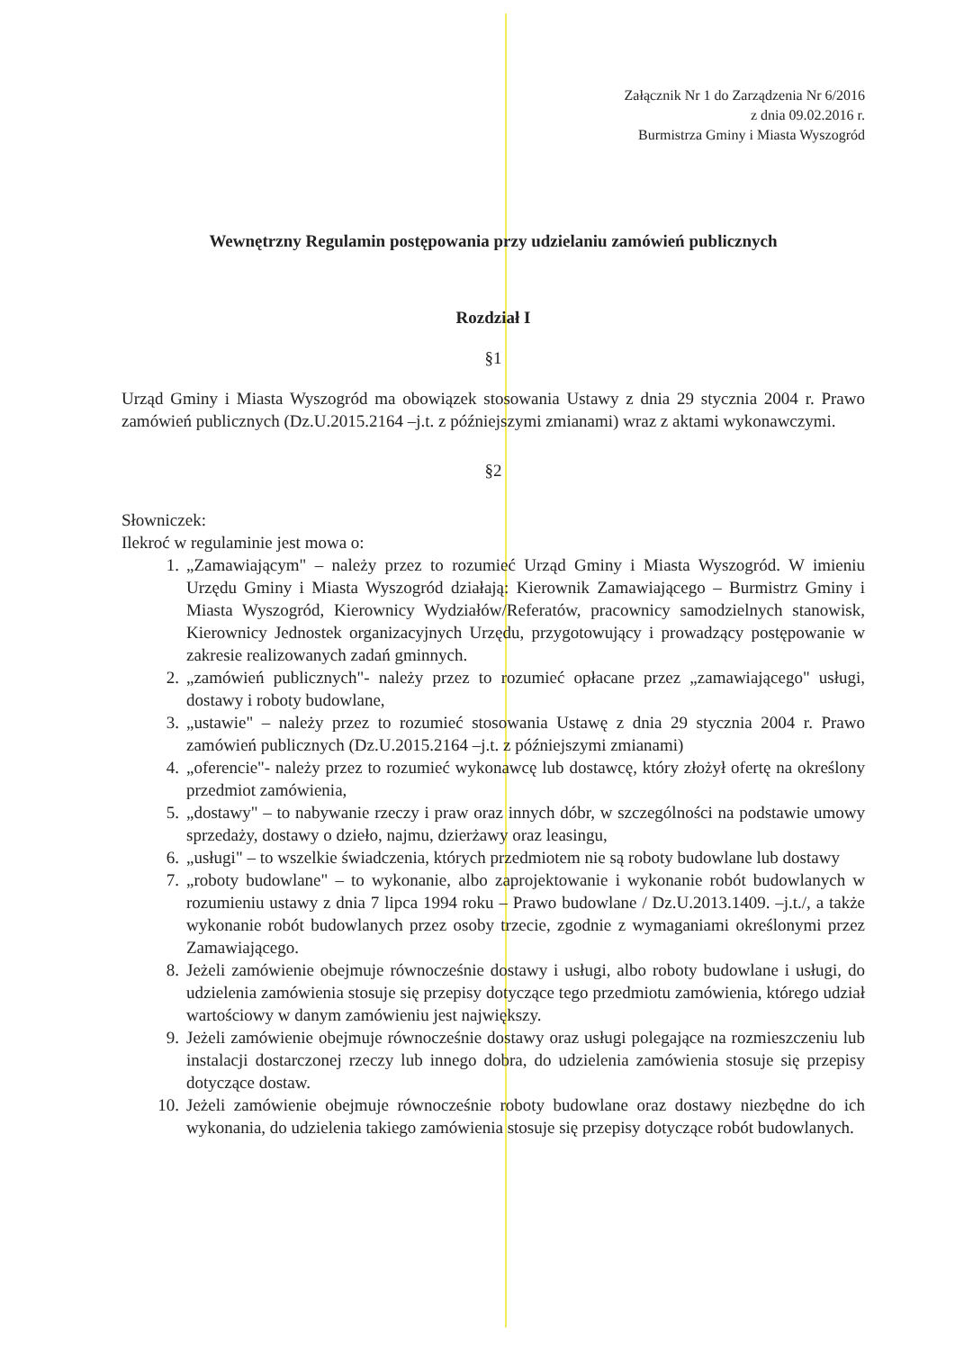Załącznik Nr 1 do Zarządzenia Nr 6/2016
z dnia 09.02.2016 r.
Burmistrza Gminy i Miasta Wyszogród
Wewnętrzny Regulamin postępowania przy udzielaniu zamówień publicznych
Rozdział I
§1
Urząd Gminy i Miasta Wyszogród ma obowiązek stosowania Ustawy z dnia 29 stycznia 2004 r. Prawo zamówień publicznych (Dz.U.2015.2164 –j.t. z późniejszymi zmianami) wraz z aktami wykonawczymi.
§2
Słowniczek:
Ilekroć w regulaminie jest mowa o:
1. „Zamawiającym" – należy przez to rozumieć Urząd Gminy i Miasta Wyszogród. W imieniu Urzędu Gminy i Miasta Wyszogród działają: Kierownik Zamawiającego – Burmistrz Gminy i Miasta Wyszogród, Kierownicy Wydziałów/Referatów, pracownicy samodzielnych stanowisk, Kierownicy Jednostek organizacyjnych Urzędu, przygotowujący i prowadzący postępowanie w zakresie realizowanych zadań gminnych.
2. „zamówień publicznych"- należy przez to rozumieć opłacane przez „zamawiającego" usługi, dostawy i roboty budowlane,
3. „ustawie" – należy przez to rozumieć stosowania Ustawę z dnia 29 stycznia 2004 r. Prawo zamówień publicznych (Dz.U.2015.2164 –j.t. z późniejszymi zmianami)
4. „oferencie"- należy przez to rozumieć wykonawcę lub dostawcę, który złożył ofertę na określony przedmiot zamówienia,
5. „dostawy" – to nabywanie rzeczy i praw oraz innych dóbr, w szczególności na podstawie umowy sprzedaży, dostawy o dzieło, najmu, dzierżawy oraz leasingu,
6. „usługi" – to wszelkie świadczenia, których przedmiotem nie są roboty budowlane lub dostawy
7. „roboty budowlane" – to wykonanie, albo zaprojektowanie i wykonanie robót budowlanych w rozumieniu ustawy z dnia 7 lipca 1994 roku – Prawo budowlane / Dz.U.2013.1409. –j.t./, a także wykonanie robót budowlanych przez osoby trzecie, zgodnie z wymaganiami określonymi przez Zamawiającego.
8. Jeżeli zamówienie obejmuje równocześnie dostawy i usługi, albo roboty budowlane i usługi, do udzielenia zamówienia stosuje się przepisy dotyczące tego przedmiotu zamówienia, którego udział wartościowy w danym zamówieniu jest największy.
9. Jeżeli zamówienie obejmuje równocześnie dostawy oraz usługi polegające na rozmieszczeniu lub instalacji dostarczonej rzeczy lub innego dobra, do udzielenia zamówienia stosuje się przepisy dotyczące dostaw.
10. Jeżeli zamówienie obejmuje równocześnie roboty budowlane oraz dostawy niezbędne do ich wykonania, do udzielenia takiego zamówienia stosuje się przepisy dotyczące robót budowlanych.